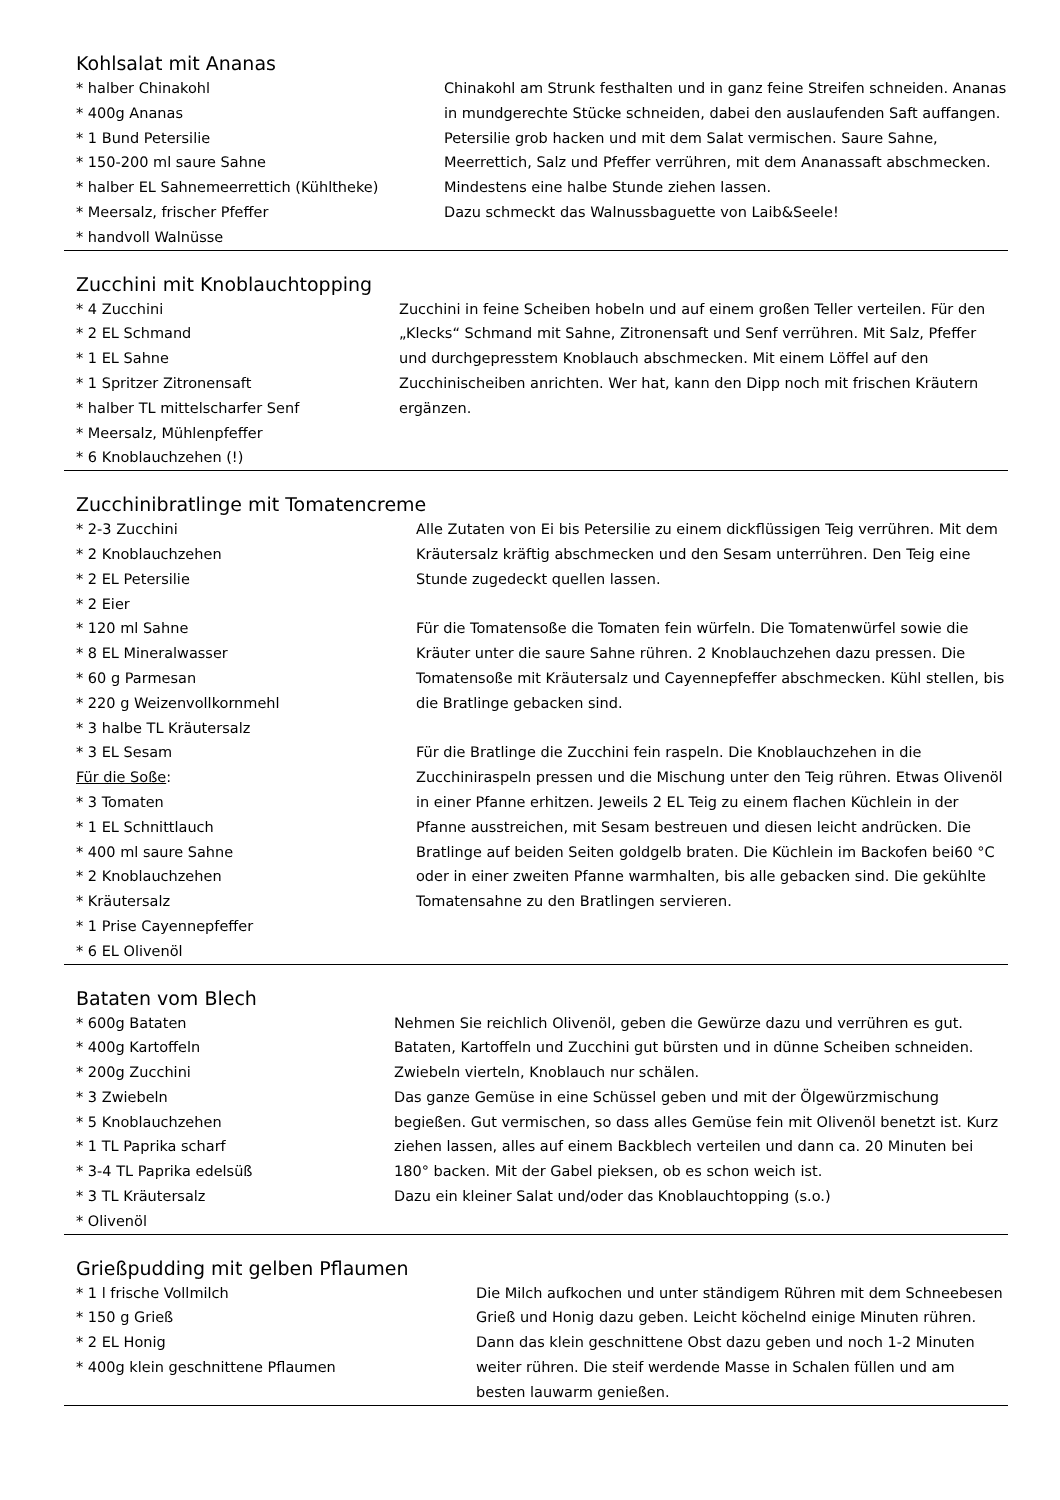Kohlsalat mit Ananas
* halber Chinakohl
* 400g Ananas
* 1 Bund Petersilie
* 150-200 ml saure Sahne
* halber EL Sahnemeerrettich (Kühltheke)
* Meersalz, frischer Pfeffer
* handvoll Walnüsse
Chinakohl am Strunk festhalten und in ganz feine Streifen schneiden. Ananas in mundgerechte Stücke schneiden, dabei den auslaufenden Saft auffangen. Petersilie grob hacken und mit dem Salat vermischen. Saure Sahne, Meerrettich, Salz und Pfeffer verrühren, mit dem Ananassaft abschmecken.
Mindestens eine halbe Stunde ziehen lassen.
Dazu schmeckt das Walnussbaguette von Laib&Seele!
Zucchini mit Knoblauchtopping
* 4 Zucchini
* 2 EL Schmand
* 1 EL Sahne
* 1 Spritzer Zitronensaft
* halber TL mittelscharfer Senf
* Meersalz, Mühlenpfeffer
* 6 Knoblauchzehen (!)
Zucchini in feine Scheiben hobeln und auf einem großen Teller verteilen. Für den „Klecks“ Schmand mit Sahne, Zitronensaft und Senf verrühren. Mit Salz, Pfeffer und durchgepresstem Knoblauch abschmecken. Mit einem Löffel auf den Zucchinischeiben anrichten. Wer hat, kann den Dipp noch mit frischen Kräutern ergänzen.
Zucchinibratlinge mit Tomatencreme
* 2-3 Zucchini
* 2 Knoblauchzehen
* 2 EL Petersilie
* 2 Eier
* 120 ml Sahne
* 8 EL Mineralwasser
* 60 g Parmesan
* 220 g Weizenvollkornmehl
* 3 halbe TL Kräutersalz
* 3 EL Sesam
Für die Soße:
* 3 Tomaten
* 1 EL Schnittlauch
* 400 ml saure Sahne
* 2 Knoblauchzehen
* Kräutersalz
* 1 Prise Cayennepfeffer
* 6 EL Olivenöl
Alle Zutaten von Ei bis Petersilie zu einem dickflüssigen Teig verrühren. Mit dem Kräutersalz kräftig abschmecken und den Sesam unterrühren. Den Teig eine Stunde zugedeckt quellen lassen.
Für die Tomatensoße die Tomaten fein würfeln. Die Tomatenwürfel sowie die Kräuter unter die saure Sahne rühren. 2 Knoblauchzehen dazu pressen. Die Tomatensoße mit Kräutersalz und Cayennepfeffer abschmecken. Kühl stellen, bis die Bratlinge gebacken sind.
Für die Bratlinge die Zucchini fein raspeln. Die Knoblauchzehen in die Zucchiniraspeln pressen und die Mischung unter den Teig rühren. Etwas Olivenöl in einer Pfanne erhitzen. Jeweils 2 EL Teig zu einem flachen Küchlein in der Pfanne ausstreichen, mit Sesam bestreuen und diesen leicht andrücken. Die Bratlinge auf beiden Seiten goldgelb braten. Die Küchlein im Backofen bei60 °C oder in einer zweiten Pfanne warmhalten, bis alle gebacken sind. Die gekühlte Tomatensahne zu den Bratlingen servieren.
Bataten vom Blech
* 600g Bataten
* 400g Kartoffeln
* 200g Zucchini
* 3 Zwiebeln
* 5 Knoblauchzehen
* 1 TL Paprika scharf
* 3-4 TL Paprika edelsüß
* 3 TL Kräutersalz
* Olivenöl
Nehmen Sie reichlich Olivenöl, geben die Gewürze dazu und verrühren es gut. Bataten, Kartoffeln und Zucchini gut bürsten und in dünne Scheiben schneiden. Zwiebeln vierteln, Knoblauch nur schälen.
Das ganze Gemüse in eine Schüssel geben und mit der Ölgewürzmischung begießen. Gut vermischen, so dass alles Gemüse fein mit Olivenöl benetzt ist. Kurz ziehen lassen, alles auf einem Backblech verteilen und dann ca. 20 Minuten bei 180° backen. Mit der Gabel pieksen, ob es schon weich ist.
Dazu ein kleiner Salat und/oder das Knoblauchtopping (s.o.)
Grießpudding mit gelben Pflaumen
* 1 l frische Vollmilch
* 150 g Grieß
* 2 EL Honig
* 400g klein geschnittene Pflaumen
Die Milch aufkochen und unter ständigem Rühren mit dem Schneebesen Grieß und Honig dazu geben. Leicht köchelnd einige Minuten rühren. Dann das klein geschnittene Obst dazu geben und noch 1-2 Minuten weiter rühren. Die steif werdende Masse in Schalen füllen und am besten lauwarm genießen.